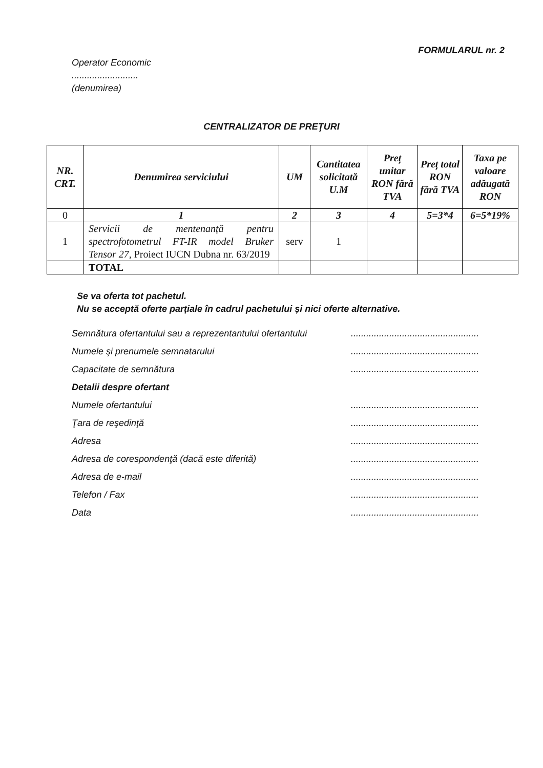FORMULARUL nr. 2
Operator Economic
..........................
(denumirea)
CENTRALIZATOR DE PREŢURI
| NR. CRT. | Denumirea serviciului | UM | Cantitatea solicitată U.M | Preț unitar RON fără TVA | Preț total RON fără TVA | Taxa pe valoare adăugată RON |
| --- | --- | --- | --- | --- | --- | --- |
| 0 | 1 | 2 | 3 | 4 | 5=3*4 | 6=5*19% |
| 1 | Servicii de mentenanță pentru spectrofotometrul FT-IR model Bruker Tensor 27, Proiect IUCN Dubna nr. 63/2019 | serv | 1 | | | |
| | TOTAL | | | | | |
Se va oferta tot pachetul.
Nu se acceptă oferte parțiale în cadrul pachetului și nici oferte alternative.
Semnătura ofertantului sau a reprezentantului ofertantului..................................................
Numele şi prenumele semnatarului..................................................
Capacitate de semnătura..................................................
Detalii despre ofertant
Numele ofertantului..................................................
Ţara de reşedinţă..................................................
Adresa..................................................
Adresa de corespondenţă (dacă este diferită)..................................................
Adresa de e-mail..................................................
Telefon / Fax..................................................
Data..................................................